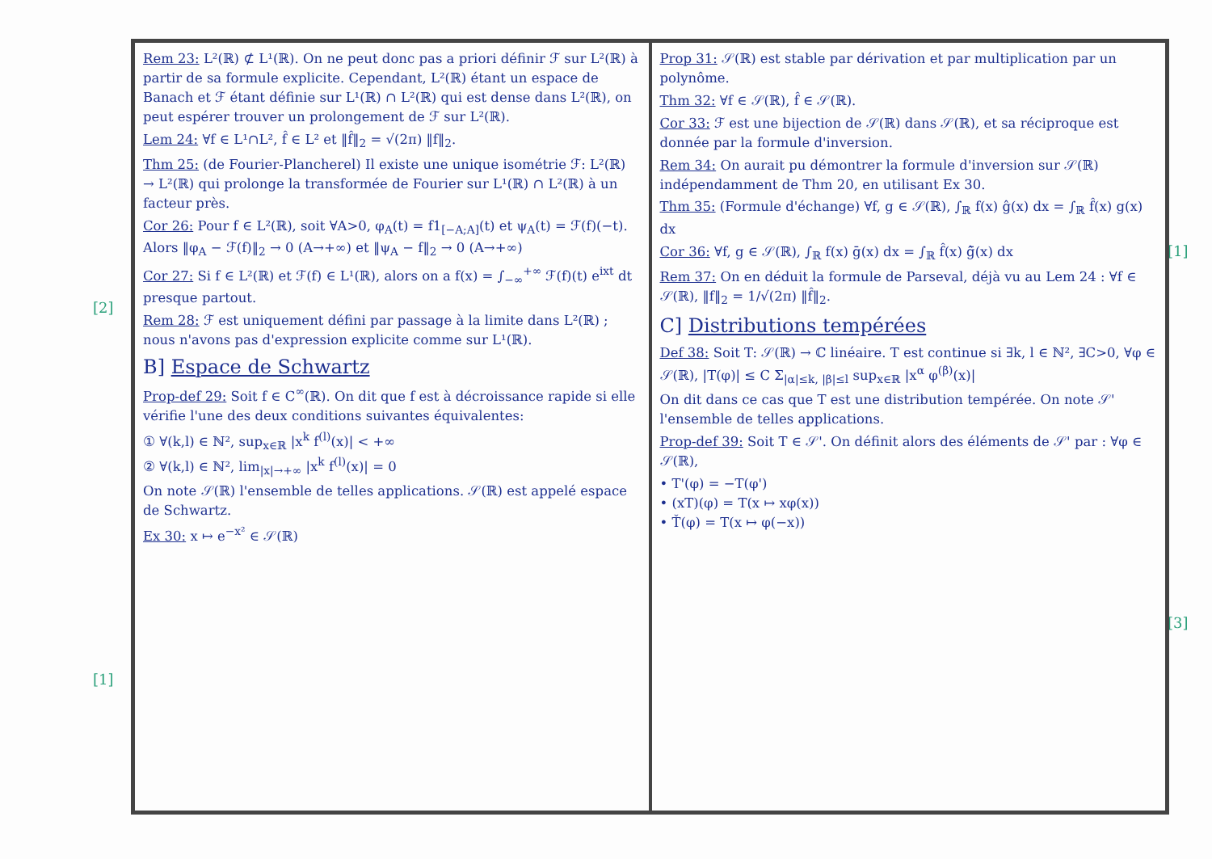[2]
[1]
[1]
[3]
Rem 23: L²(ℝ) ⊄ L¹(ℝ). On ne peut donc pas a priori définir ℱ sur L²(ℝ) à partir de sa formule explicite. Cependant, L²(ℝ) étant un espace de Banach et ℱ étant définie sur L¹(ℝ) ∩ L²(ℝ) qui est dense dans L²(ℝ), on peut espérer trouver un prolongement de ℱ sur L²(ℝ).
Lem 24: ∀f ∈ L¹∩L², f̂ ∈ L² et ‖f̂‖<sub>2</sub> = √(2π) ‖f‖<sub>2</sub>.
Thm 25: (de Fourier-Plancherel) Il existe une unique isométrie ℱ: L²(ℝ) → L²(ℝ) qui prolonge la transformée de Fourier sur L¹(ℝ) ∩ L²(ℝ) à un facteur près.
Cor 26: Pour f ∈ L²(ℝ), soit ∀A>0, φ<sub>A</sub>(t) = f1<sub>[−A;A]</sub>(t) et ψ<sub>A</sub>(t) = ℱ(f)(−t). Alors ‖φ<sub>A</sub> − ℱ(f)‖<sub>2</sub> → 0 (A→+∞) et ‖ψ<sub>A</sub> − f‖<sub>2</sub> → 0 (A→+∞)
Cor 27: Si f ∈ L²(ℝ) et ℱ(f) ∈ L¹(ℝ), alors on a f(x) = ∫<sub>−∞</sub><sup>+∞</sup> ℱ(f)(t) e<sup>ixt</sup> dt presque partout.
Rem 28: ℱ est uniquement défini par passage à la limite dans L²(ℝ) ; nous n'avons pas d'expression explicite comme sur L¹(ℝ).
B] Espace de Schwartz
Prop-def 29: Soit f ∈ C<sup>∞</sup>(ℝ). On dit que f est à décroissance rapide si elle vérifie l'une des deux conditions suivantes équivalentes:
① ∀(k,l) ∈ ℕ², sup<sub>x∈ℝ</sub> |x<sup>k</sup> f<sup>(l)</sup>(x)| < +∞
② ∀(k,l) ∈ ℕ², lim<sub>|x|→+∞</sub> |x<sup>k</sup> f<sup>(l)</sup>(x)| = 0
On note 𝒮(ℝ) l'ensemble de telles applications. 𝒮(ℝ) est appelé espace de Schwartz.
Ex 30: x ↦ e<sup>−x²</sup> ∈ 𝒮(ℝ)
Prop 31: 𝒮(ℝ) est stable par dérivation et par multiplication par un polynôme.
Thm 32: ∀f ∈ 𝒮(ℝ), f̂ ∈ 𝒮(ℝ).
Cor 33: ℱ est une bijection de 𝒮(ℝ) dans 𝒮(ℝ), et sa réciproque est donnée par la formule d'inversion.
Rem 34: On aurait pu démontrer la formule d'inversion sur 𝒮(ℝ) indépendamment de Thm 20, en utilisant Ex 30.
Thm 35: (Formule d'échange) ∀f, g ∈ 𝒮(ℝ), ∫<sub>ℝ</sub> f(x) ĝ(x) dx = ∫<sub>ℝ</sub> f̂(x) g(x) dx
Cor 36: ∀f, g ∈ 𝒮(ℝ), ∫<sub>ℝ</sub> f(x) ḡ(x) dx = ∫<sub>ℝ</sub> f̂(x) ĝ̄(x) dx
Rem 37: On en déduit la formule de Parseval, déjà vu au Lem 24 : ∀f ∈ 𝒮(ℝ), ‖f‖<sub>2</sub> = 1/√(2π) ‖f̂‖<sub>2</sub>.
C] Distributions tempérées
Def 38: Soit T: 𝒮(ℝ) → ℂ linéaire. T est continue si ∃k, l ∈ ℕ², ∃C>0, ∀φ ∈ 𝒮(ℝ), |T(φ)| ≤ C Σ<sub>|α|≤k, |β|≤l</sub> sup<sub>x∈ℝ</sub> |x<sup>α</sup> φ<sup>(β)</sup>(x)|
On dit dans ce cas que T est une distribution tempérée. On note 𝒮' l'ensemble de telles applications.
Prop-def 39: Soit T ∈ 𝒮'. On définit alors des éléments de 𝒮' par : ∀φ ∈ 𝒮(ℝ),
• T'(φ) = −T(φ')
• (xT)(φ) = T(x ↦ xφ(x))
• Ť(φ) = T(x ↦ φ(−x))